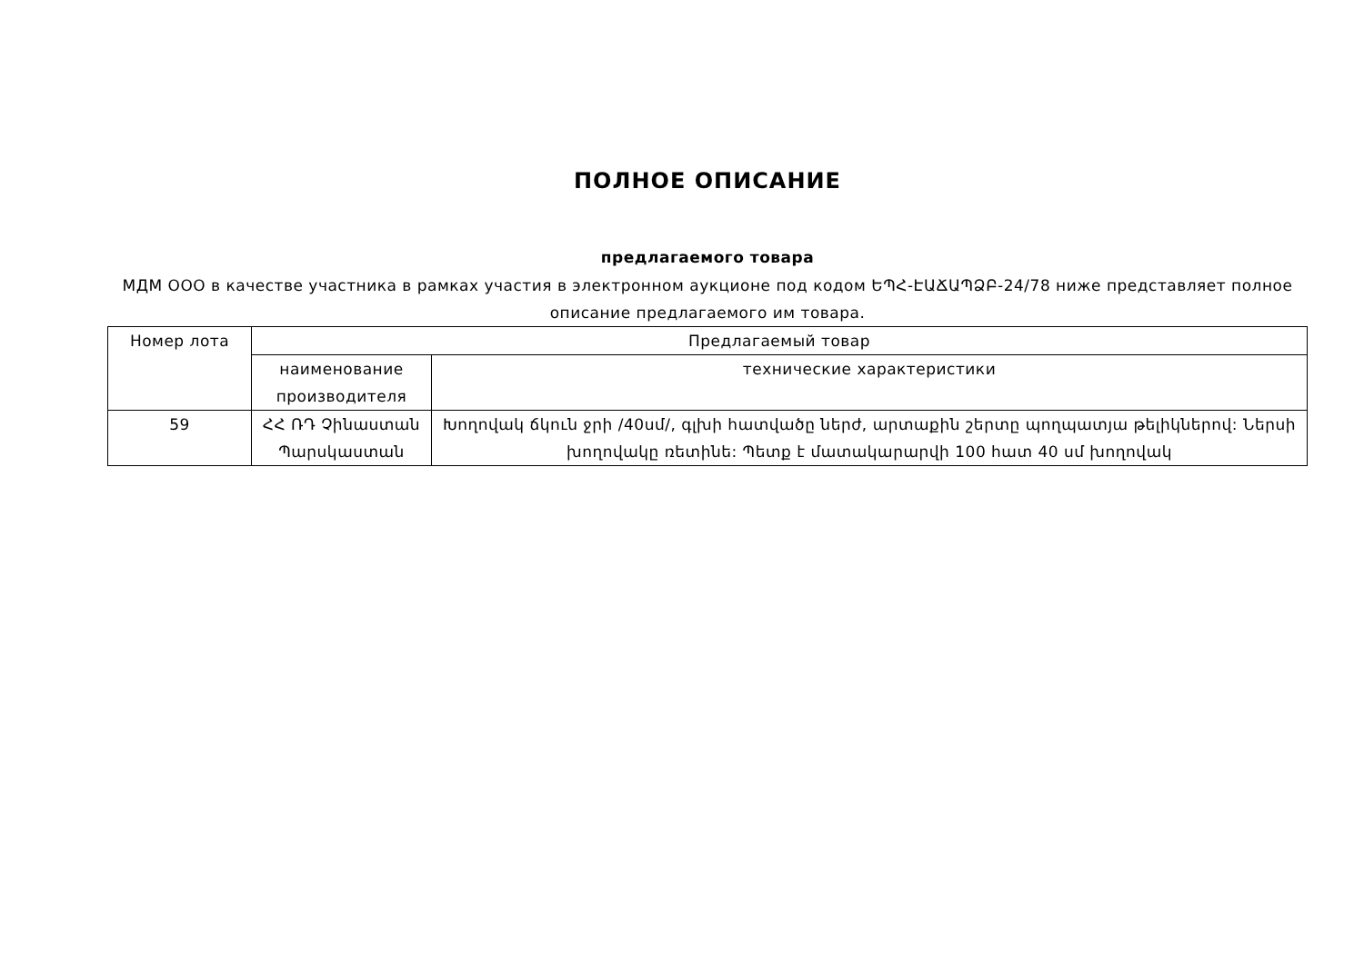ПОЛНОЕ ОПИСАНИЕ
предлагаемого товара
МДМ ООО в качестве участника в рамках участия в электронном аукционе под кодом ԵՊՀ-ԷԱՃԱՊՁԲ-24/78 ниже представляет полное описание предлагаемого им товара.
| Номер лота | Предлагаемый товар | |
| --- | --- | --- |
| | наименование производителя | технические характеристики |
| 59 | ՀՀ ՌԴ Չինաստան Պարսկաստան | Խողովակ ճկուն ջրի /40սմ/, գլխի հատվածը ներժ, արտաքին շերտը պողպատյա թելիկներով: Ներսի խողովակը ռետինե: Պետք է մատակարարվի 100 հատ 40 սմ խողովակ |